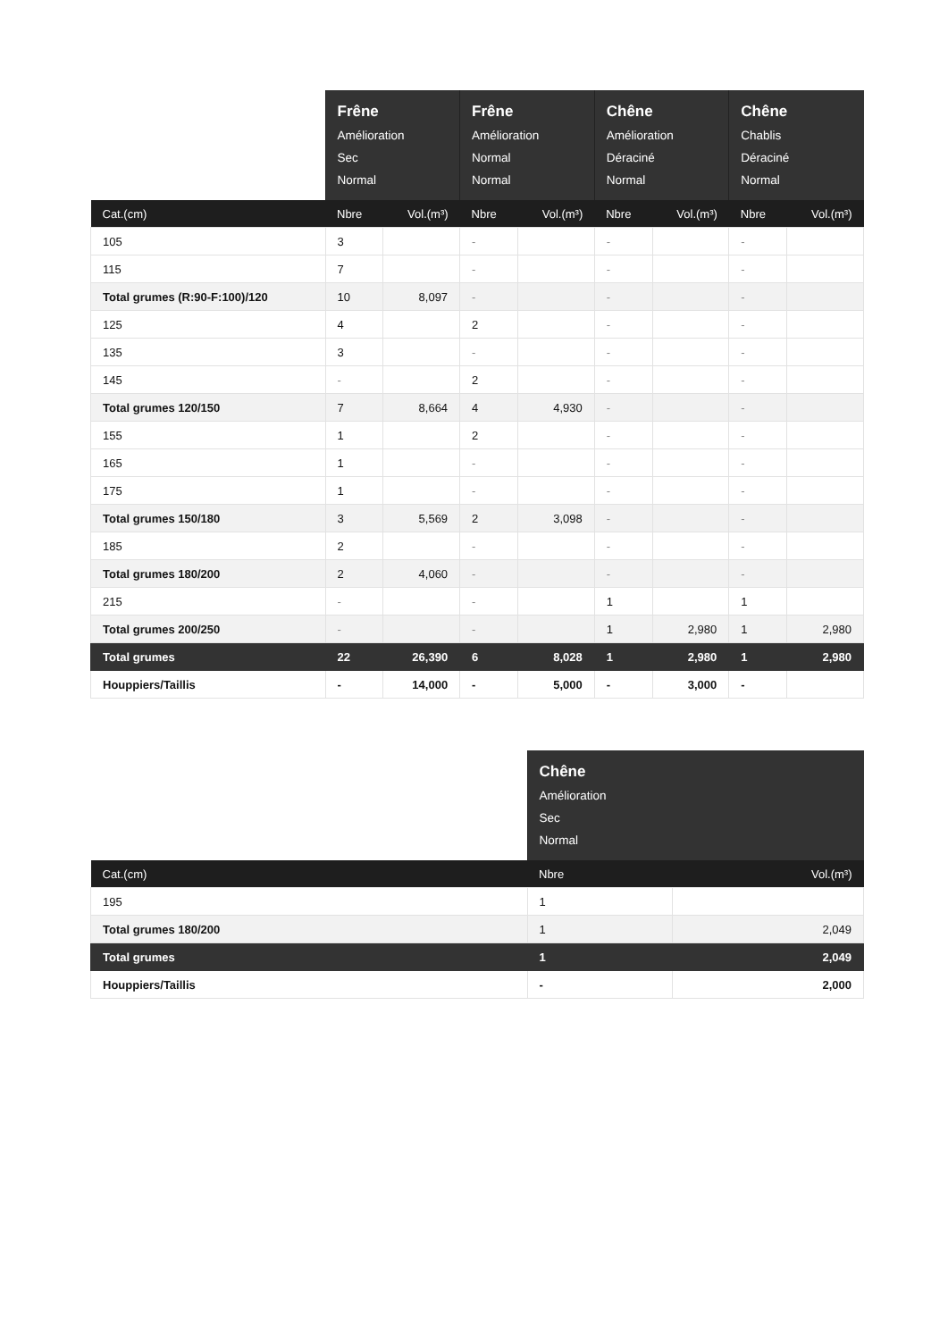| | Frêne Amélioration Sec Normal | | Frêne Amélioration Normal Normal | | Chêne Amélioration Déraciné Normal | | Chêne Chablis Déraciné Normal | |
| --- | --- | --- | --- | --- | --- | --- | --- | --- |
| Cat.(cm) | Nbre | Vol.(m³) | Nbre | Vol.(m³) | Nbre | Vol.(m³) | Nbre | Vol.(m³) |
| 105 | 3 | | - | | - | | - | |
| 115 | 7 | | - | | - | | - | |
| Total grumes (R:90-F:100)/120 | 10 | 8,097 | - | | - | | - | |
| 125 | 4 | | 2 | | - | | - | |
| 135 | 3 | | - | | - | | - | |
| 145 | - | | 2 | | - | | - | |
| Total grumes 120/150 | 7 | 8,664 | 4 | 4,930 | - | | - | |
| 155 | 1 | | 2 | | - | | - | |
| 165 | 1 | | - | | - | | - | |
| 175 | 1 | | - | | - | | - | |
| Total grumes 150/180 | 3 | 5,569 | 2 | 3,098 | - | | - | |
| 185 | 2 | | - | | - | | - | |
| Total grumes 180/200 | 2 | 4,060 | - | | - | | - | |
| 215 | - | | - | | 1 | | 1 | |
| Total grumes 200/250 | - | | - | | 1 | 2,980 | 1 | 2,980 |
| Total grumes | 22 | 26,390 | 6 | 8,028 | 1 | 2,980 | 1 | 2,980 |
| Houppiers/Taillis | - | 14,000 | - | 5,000 | - | 3,000 | - | |
| | Chêne Amélioration Sec Normal | |
| --- | --- | --- |
| Cat.(cm) | Nbre | Vol.(m³) |
| 195 | 1 | |
| Total grumes 180/200 | 1 | 2,049 |
| Total grumes | 1 | 2,049 |
| Houppiers/Taillis | - | 2,000 |